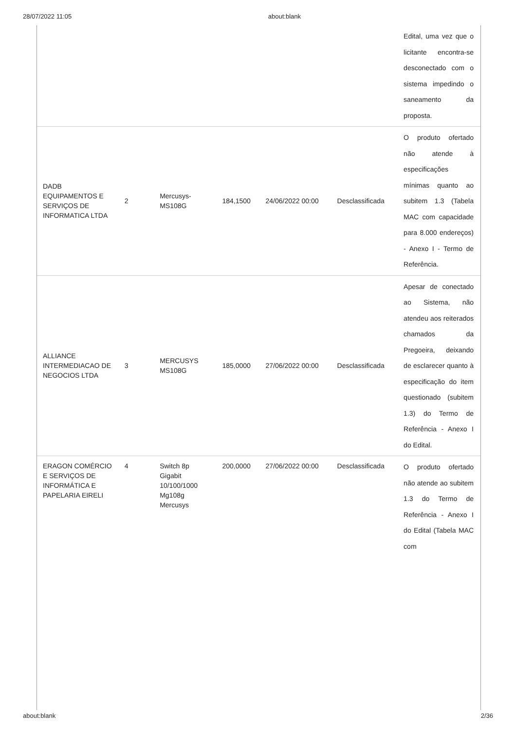28/07/2022 11:05 about:blank
| | | | | | | Edital, uma vez que o licitante encontra-se desconectado com o sistema impedindo o saneamento da proposta. |
| DADB EQUIPAMENTOS E SERVIÇOS DE INFORMATICA LTDA | 2 | Mercusys-MS108G | 184,1500 | 24/06/2022 00:00 | Desclassificada | O produto ofertado não atende à especificações mínimas quanto ao subitem 1.3 (Tabela MAC com capacidade para 8.000 endereços) - Anexo I - Termo de Referência. |
| ALLIANCE INTERMEDIACAO DE NEGOCIOS LTDA | 3 | MERCUSYS MS108G | 185,0000 | 27/06/2022 00:00 | Desclassificada | Apesar de conectado ao Sistema, não atendeu aos reiterados chamados da Pregoeira, deixando de esclarecer quanto à especificação do item questionado (subitem 1.3) do Termo de Referência - Anexo I do Edital. |
| ERAGON COMÉRCIO E SERVIÇOS DE INFORMÁTICA E PAPELARIA EIRELI | 4 | Switch 8p Gigabit 10/100/1000 Mg108g Mercusys | 200,0000 | 27/06/2022 00:00 | Desclassificada | O produto ofertado não atende ao subitem 1.3 do Termo de Referência - Anexo I do Edital (Tabela MAC com |
about:blank 2/36